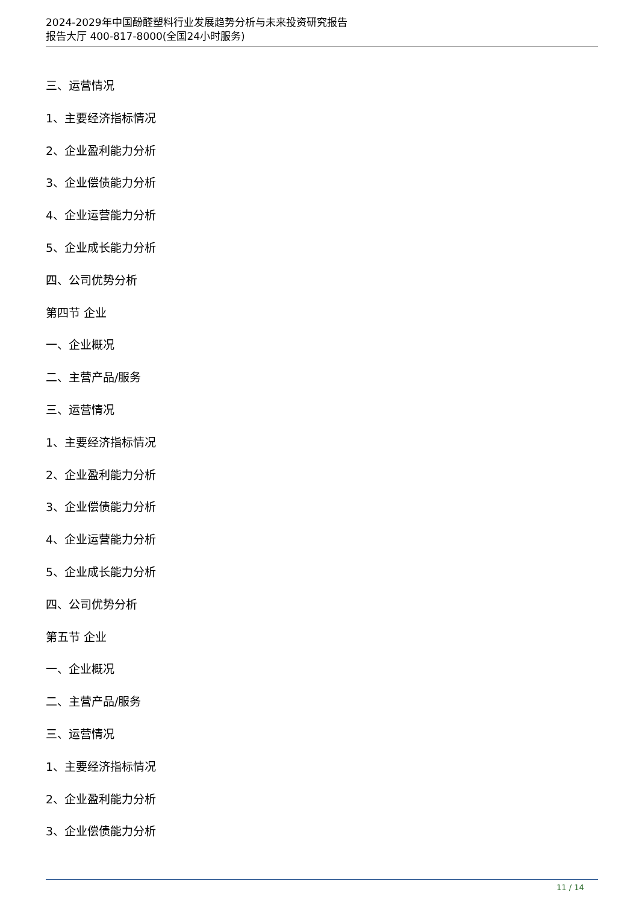2024-2029年中国酚醛塑料行业发展趋势分析与未来投资研究报告
报告大厅 400-817-8000(全国24小时服务)
三、运营情况
1、主要经济指标情况
2、企业盈利能力分析
3、企业偿债能力分析
4、企业运营能力分析
5、企业成长能力分析
四、公司优势分析
第四节 企业
一、企业概况
二、主营产品/服务
三、运营情况
1、主要经济指标情况
2、企业盈利能力分析
3、企业偿债能力分析
4、企业运营能力分析
5、企业成长能力分析
四、公司优势分析
第五节 企业
一、企业概况
二、主营产品/服务
三、运营情况
1、主要经济指标情况
2、企业盈利能力分析
3、企业偿债能力分析
11 / 14